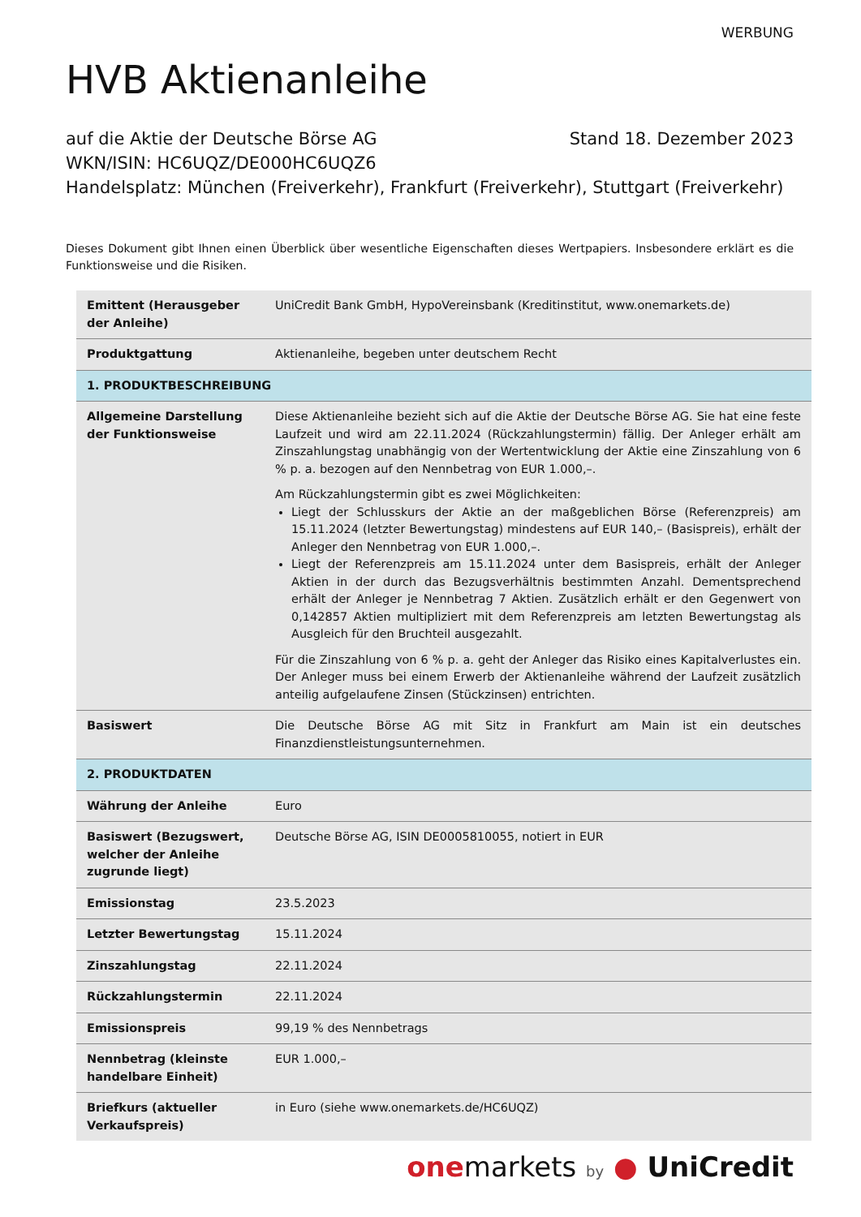WERBUNG
HVB Aktienanleihe
auf die Aktie der Deutsche Börse AG Stand 18. Dezember 2023
WKN/ISIN: HC6UQZ/DE000HC6UQZ6
Handelsplatz: München (Freiverkehr), Frankfurt (Freiverkehr), Stuttgart (Freiverkehr)
Dieses Dokument gibt Ihnen einen Überblick über wesentliche Eigenschaften dieses Wertpapiers. Insbesondere erklärt es die Funktionsweise und die Risiken.
| Emittent (Herausgeber der Anleihe) | UniCredit Bank GmbH, HypoVereinsbank (Kreditinstitut, www.onemarkets.de) |
| Produktgattung | Aktienanleihe, begeben unter deutschem Recht |
| 1. PRODUKTBESCHREIBUNG | |
| Allgemeine Darstellung der Funktionsweise | Diese Aktienanleihe bezieht sich auf die Aktie der Deutsche Börse AG. Sie hat eine feste Laufzeit und wird am 22.11.2024 (Rückzahlungstermin) fällig. Der Anleger erhält am Zinszahlungstag unabhängig von der Wertentwicklung der Aktie eine Zinszahlung von 6 % p. a. bezogen auf den Nennbetrag von EUR 1.000,–. Am Rückzahlungstermin gibt es zwei Möglichkeiten: Liegt der Schlusskurs der Aktie an der maßgeblichen Börse (Referenzpreis) am 15.11.2024 (letzter Bewertungstag) mindestens auf EUR 140,– (Basispreis), erhält der Anleger den Nennbetrag von EUR 1.000,–. Liegt der Referenzpreis am 15.11.2024 unter dem Basispreis, erhält der Anleger Aktien in der durch das Bezugsverhältnis bestimmten Anzahl. Dementsprechend erhält der Anleger je Nennbetrag 7 Aktien. Zusätzlich erhält er den Gegenwert von 0,142857 Aktien multipliziert mit dem Referenzpreis am letzten Bewertungstag als Ausgleich für den Bruchteil ausgezahlt. Für die Zinszahlung von 6 % p. a. geht der Anleger das Risiko eines Kapitalverlustes ein. Der Anleger muss bei einem Erwerb der Aktienanleihe während der Laufzeit zusätzlich anteilig aufgelaufene Zinsen (Stückzinsen) entrichten. |
| Basiswert | Die Deutsche Börse AG mit Sitz in Frankfurt am Main ist ein deutsches Finanzdienstleistungsunternehmen. |
| 2. PRODUKTDATEN | |
| Währung der Anleihe | Euro |
| Basiswert (Bezugswert, welcher der Anleihe zugrunde liegt) | Deutsche Börse AG, ISIN DE0005810055, notiert in EUR |
| Emissionstag | 23.5.2023 |
| Letzter Bewertungstag | 15.11.2024 |
| Zinszahlungstag | 22.11.2024 |
| Rückzahlungstermin | 22.11.2024 |
| Emissionspreis | 99,19 % des Nennbetrags |
| Nennbetrag (kleinste handelbare Einheit) | EUR 1.000,– |
| Briefkurs (aktueller Verkaufspreis) | in Euro (siehe www.onemarkets.de/HC6UQZ) |
one markets by ● UniCredit